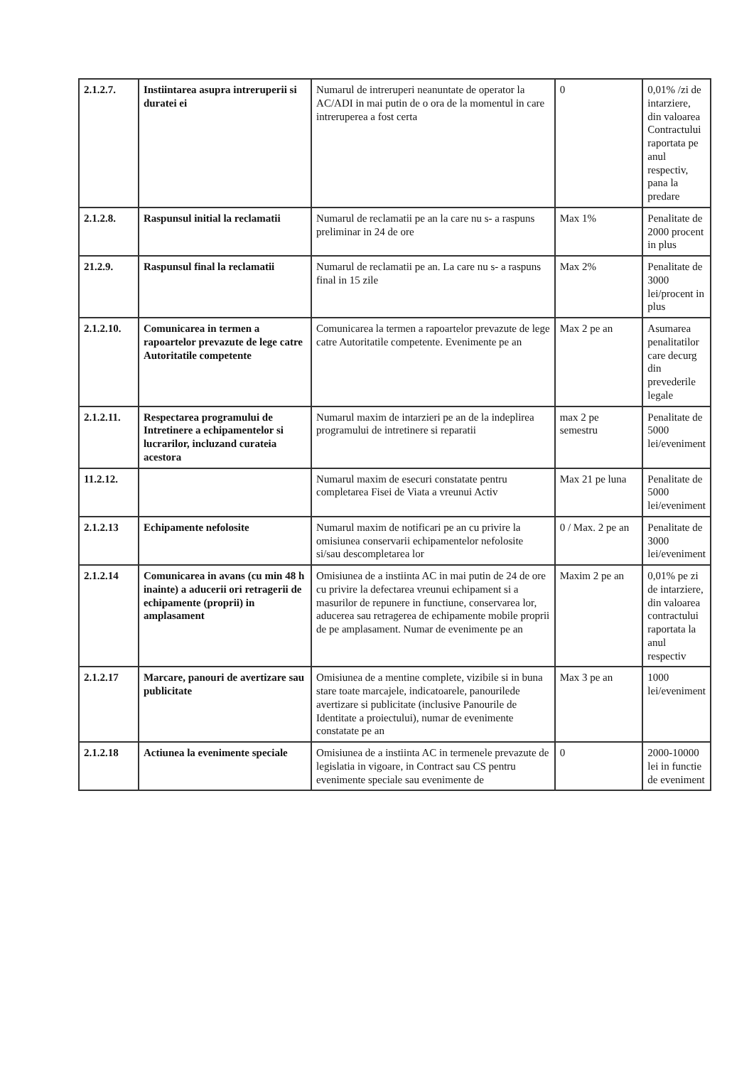| 2.1.2.7. | Instiintarea asupra intreruperii si duratei ei | Numarul de intreruperi neanuntate de operator la AC/ADI in mai putin de o ora de la momentul in care intreruperea a fost certa | 0 | 0,01% /zi de intarziere, din valoarea Contractului raportata pe anul respectiv, pana la predare |
| 2.1.2.8. | Raspunsul initial la reclamatii | Numarul de reclamatii pe an la care nu s- a raspuns preliminar in 24 de ore | Max 1% | Penalitate de 2000 procent in plus |
| 21.2.9. | Raspunsul final la reclamatii | Numarul de reclamatii pe an. La care nu s- a raspuns final in 15 zile | Max 2% | Penalitate de 3000 lei/procent in plus |
| 2.1.2.10. | Comunicarea in termen a rapoartelor prevazute de lege catre Autoritatile competente | Comunicarea la termen a rapoartelor prevazute de lege catre Autoritatile competente. Evenimente pe an | Max 2 pe an | Asumarea penalitatilor care decurg din prevederile legale |
| 2.1.2.11. | Respectarea programului de Intretinere a echipamentelor si lucrarilor, incluzand curateia acestora | Numarul maxim de intarzieri pe an de la indeplirea programului de intretinere si reparatii | max 2 pe semestru | Penalitate de 5000 lei/eveniment |
| 11.2.12. | | Numarul maxim de esecuri constatate pentru completarea Fisei de Viata a vreunui Activ | Max 21 pe luna | Penalitate de 5000 lei/eveniment |
| 2.1.2.13 | Echipamente nefolosite | Numarul maxim de notificari pe an cu privire la omisiunea conservarii echipamentelor nefolosite si/sau descompletarea lor | 0 / Max. 2 pe an | Penalitate de 3000 lei/eveniment |
| 2.1.2.14 | Comunicarea in avans (cu min 48 h inainte) a aducerii ori retragerii de echipamente (proprii) in amplasament | Omisiunea de a instiinta AC in mai putin de 24 de ore cu privire la defectarea vreunui echipament si a masurilor de repunere in functiune, conservarea lor, aducerea sau retragerea de echipamente mobile proprii de pe amplasament. Numar de evenimente pe an | Maxim 2 pe an | 0,01% pe zi de intarziere, din valoarea contractului raportata la anul respectiv |
| 2.1.2.17 | Marcare, panouri de avertizare sau publicitate | Omisiunea de a mentine complete, vizibile si in buna stare toate marcajele, indicatoarele, panourilede avertizare si publicitate (inclusive Panourile de Identitate a proiectului), numar de evenimente constatate pe an | Max 3 pe an | 1000 lei/eveniment |
| 2.1.2.18 | Actiunea la evenimente speciale | Omisiunea de a instiinta AC in termenele prevazute de legislatia in vigoare, in Contract sau CS pentru evenimente speciale sau evenimente de | 0 | 2000-10000 lei in functie de eveniment |